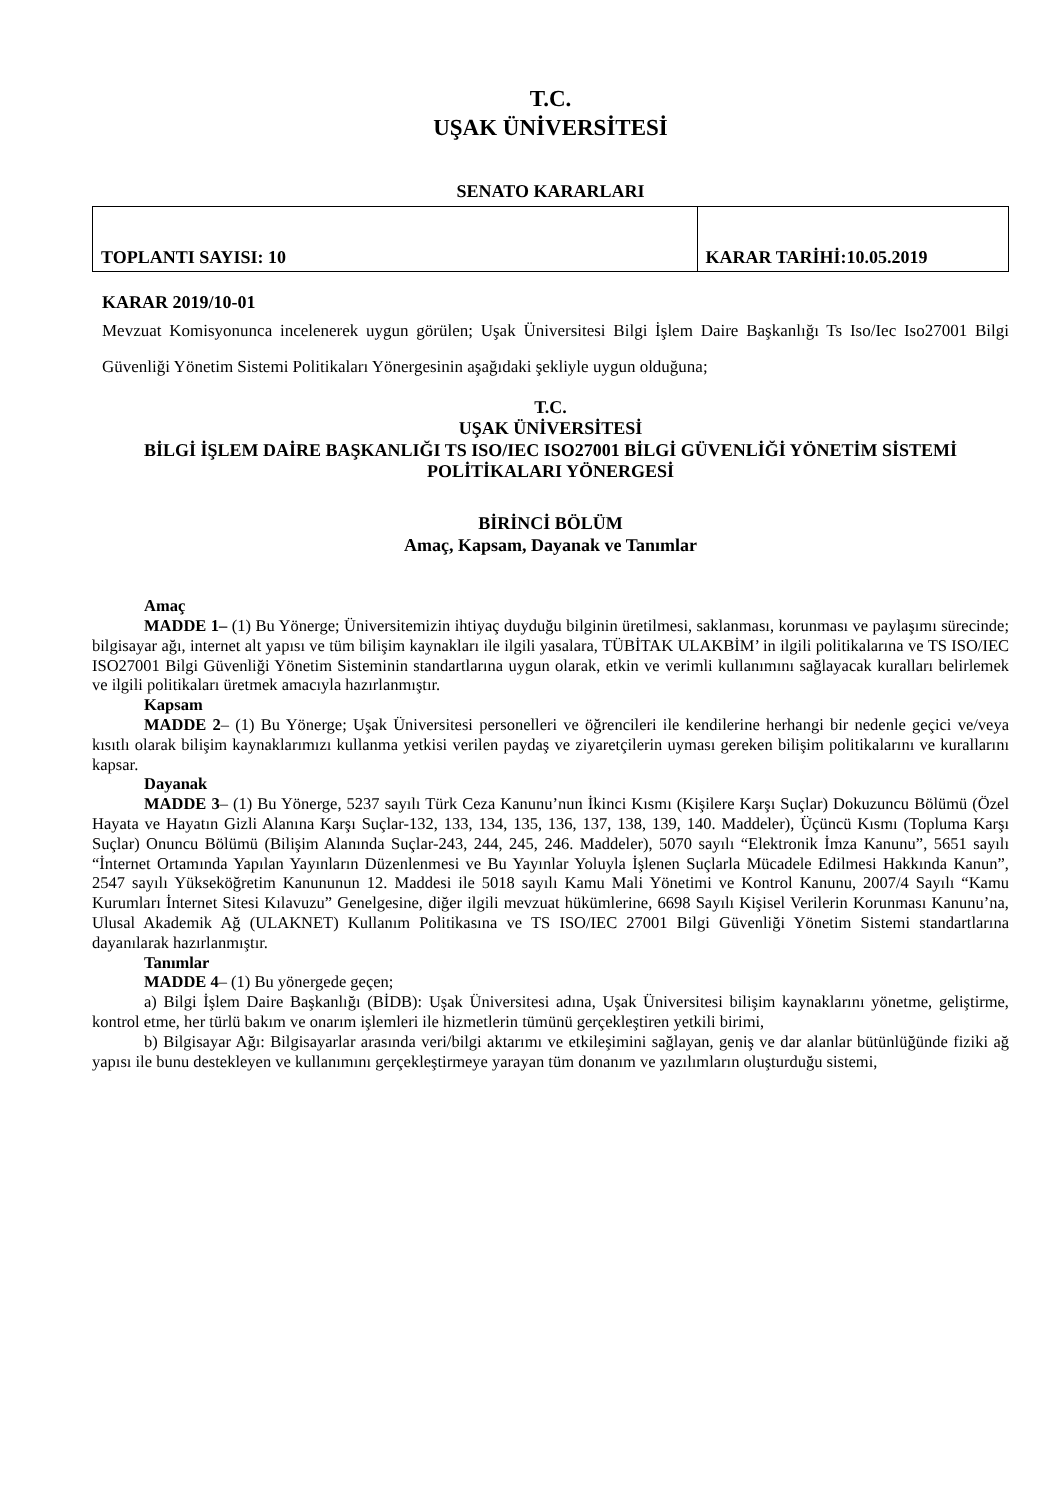T.C.
UŞAK ÜNİVERSİTESİ
SENATO KARARLARI
| TOPLANTI SAYISI: 10 | KARAR TARİHİ:10.05.2019 |
KARAR 2019/10-01
Mevzuat Komisyonunca incelenerek uygun görülen; Uşak Üniversitesi Bilgi İşlem Daire Başkanlığı Ts Iso/Iec Iso27001 Bilgi Güvenliği Yönetim Sistemi Politikaları Yönergesinin aşağıdaki şekliyle uygun olduğuna;
T.C.
UŞAK ÜNİVERSİTESİ
BİLGİ İŞLEM DAİRE BAŞKANLIĞI TS ISO/IEC ISO27001 BİLGİ GÜVENLİĞİ YÖNETİM SİSTEMİ POLİTİKALARI YÖNERGESİ
BİRİNCİ BÖLÜM
Amaç, Kapsam, Dayanak ve Tanımlar
Amaç
MADDE 1– (1) Bu Yönerge; Üniversitemizin ihtiyaç duyduğu bilginin üretilmesi, saklanması, korunması ve paylaşımı sürecinde; bilgisayar ağı, internet alt yapısı ve tüm bilişim kaynakları ile ilgili yasalara, TÜBİTAK ULAKBİM’ in ilgili politikalarına ve TS ISO/IEC ISO27001 Bilgi Güvenliği Yönetim Sisteminin standartlarına uygun olarak, etkin ve verimli kullanımını sağlayacak kuralları belirlemek ve ilgili politikaları üretmek amacıyla hazırlanmıştır.
Kapsam
MADDE 2– (1) Bu Yönerge; Uşak Üniversitesi personelleri ve öğrencileri ile kendilerine herhangi bir nedenle geçici ve/veya kısıtlı olarak bilişim kaynaklarımızı kullanma yetkisi verilen paydaş ve ziyaretçilerin uyması gereken bilişim politikalarını ve kurallarını kapsar.
Dayanak
MADDE 3– (1) Bu Yönerge, 5237 sayılı Türk Ceza Kanunu’nun İkinci Kısmı (Kişilere Karşı Suçlar) Dokuzuncu Bölümü (Özel Hayata ve Hayatın Gizli Alanına Karşı Suçlar-132, 133, 134, 135, 136, 137, 138, 139, 140. Maddeler), Üçüncü Kısmı (Topluma Karşı Suçlar) Onuncu Bölümü (Bilişim Alanında Suçlar-243, 244, 245, 246. Maddeler), 5070 sayılı “Elektronik İmza Kanunu”, 5651 sayılı “İnternet Ortamında Yapılan Yayınların Düzenlenmesi ve Bu Yayınlar Yoluyla İşlenen Suçlarla Mücadele Edilmesi Hakkında Kanun”, 2547 sayılı Yükseköğretim Kanununun 12. Maddesi ile 5018 sayılı Kamu Mali Yönetimi ve Kontrol Kanunu, 2007/4 Sayılı “Kamu Kurumları İnternet Sitesi Kılavuzu” Genelgesine, diğer ilgili mevzuat hükümlerine, 6698 Sayılı Kişisel Verilerin Korunması Kanunu’na, Ulusal Akademik Ağ (ULAKNET) Kullanım Politikasına ve TS ISO/IEC 27001 Bilgi Güvenliği Yönetim Sistemi standartlarına dayanılarak hazırlanmıştır.
Tanımlar
MADDE 4– (1) Bu yönergede geçen;
a) Bilgi İşlem Daire Başkanlığı (BİDB): Uşak Üniversitesi adına, Uşak Üniversitesi bilişim kaynaklarını yönetme, geliştirme, kontrol etme, her türlü bakım ve onarım işlemleri ile hizmetlerin tümünü gerçekleştiren yetkili birimi,
b) Bilgisayar Ağı: Bilgisayarlar arasında veri/bilgi aktarımı ve etkileşimini sağlayan, geniş ve dar alanlar bütünlüğünde fiziki ağ yapısı ile bunu destekleyen ve kullanımını gerçekleştirmeye yarayan tüm donanım ve yazılımların oluşturduğu sistemi,